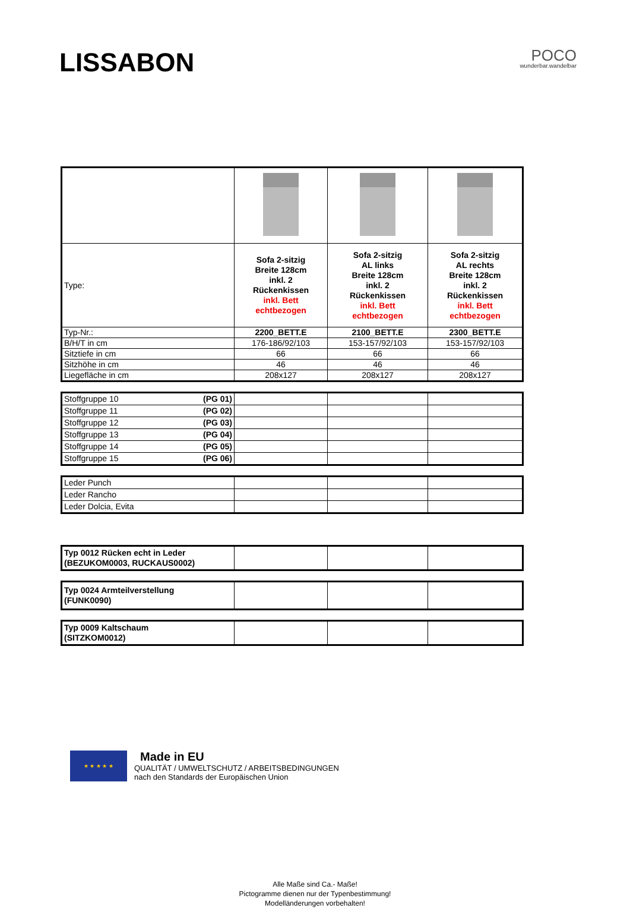LISSABON
POCO
wunderbar.wandelbar
| Type: | Sofa 2-sitzig Breite 128cm inkl. 2 Rückenkissen inkl. Bett echtbezogen | Sofa 2-sitzig AL links Breite 128cm inkl. 2 Rückenkissen inkl. Bett echtbezogen | Sofa 2-sitzig AL rechts Breite 128cm inkl. 2 Rückenkissen inkl. Bett echtbezogen |
| Typ-Nr.: | 2200_BETT.E | 2100_BETT.E | 2300_BETT.E |
| B/H/T in cm | 176-186/92/103 | 153-157/92/103 | 153-157/92/103 |
| Sitztiefe in cm | 66 | 66 | 66 |
| Sitzhöhe in cm | 46 | 46 | 46 |
| Liegefläche in cm | 208x127 | 208x127 | 208x127 |
| Stoffgruppe 10 (PG 01) | | | |
| Stoffgruppe 11 (PG 02) | | | |
| Stoffgruppe 12 (PG 03) | | | |
| Stoffgruppe 13 (PG 04) | | | |
| Stoffgruppe 14 (PG 05) | | | |
| Stoffgruppe 15 (PG 06) | | | |
| Leder Punch | | | |
| Leder Rancho | | | |
| Leder Dolcia, Evita | | | |
| Typ 0012 Rücken echt in Leder (BEZUKOM0003, RUCKAUS0002) | | | |
| Typ 0024 Armteilverstellung (FUNK0090) | | | |
| Typ 0009 Kaltschaum (SITZKOM0012) | | | |
★ ★ ★ ★ ★
Made in EU
QUALITÄT / UMWELTSCHUTZ / ARBEITSBEDINGUNGEN
nach den Standards der Europäischen Union
Alle Maße sind Ca.- Maße!
Pictogramme dienen nur der Typenbestimmung!
Modelländerungen vorbehalten!